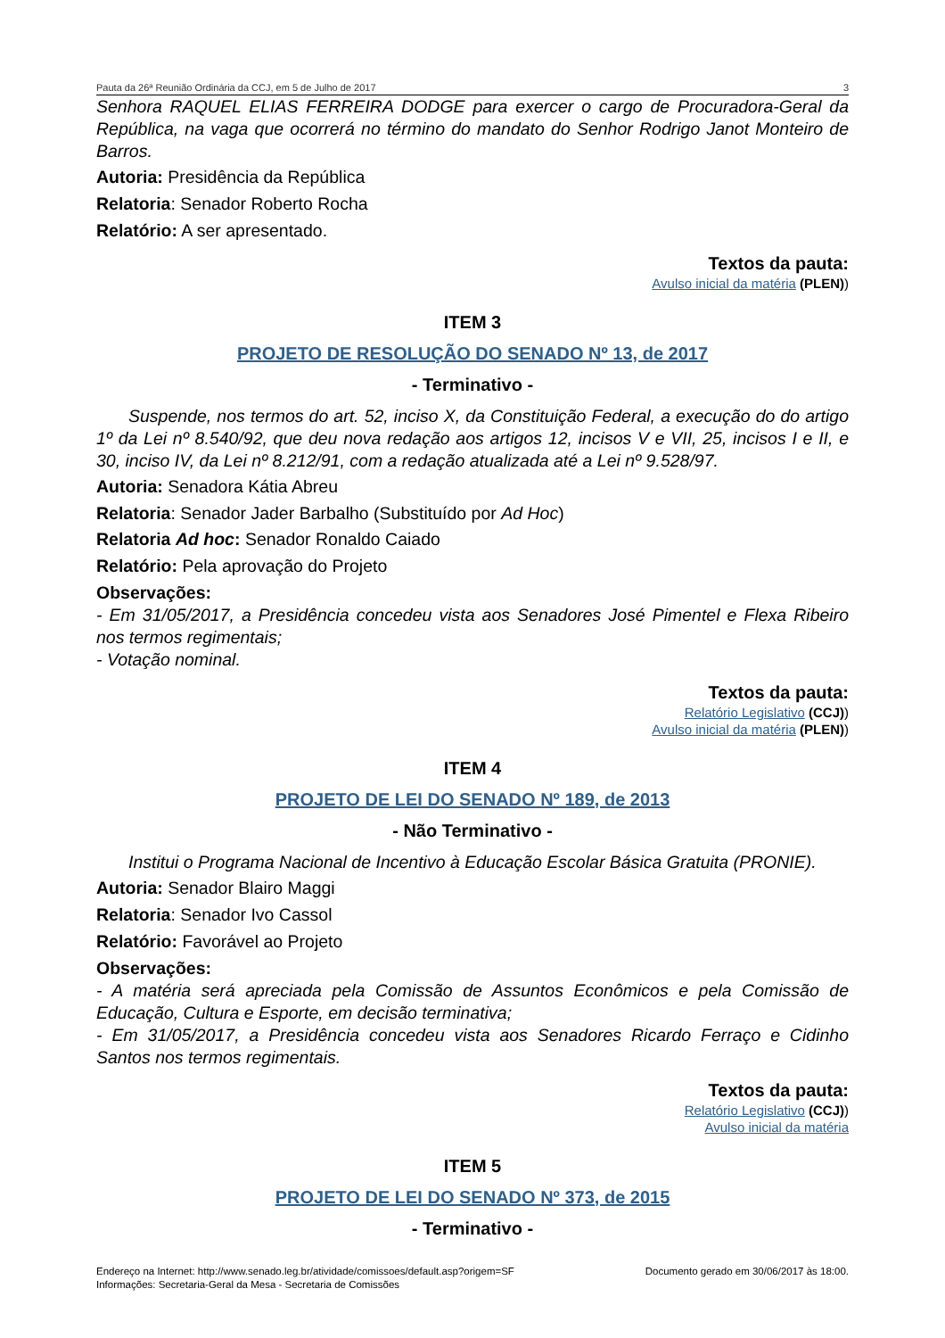Pauta da 26ª Reunião Ordinária da CCJ, em 5 de Julho de 2017 3
Senhora RAQUEL ELIAS FERREIRA DODGE para exercer o cargo de Procuradora-Geral da República, na vaga que ocorrerá no término do mandato do Senhor Rodrigo Janot Monteiro de Barros.
Autoria: Presidência da República
Relatoria: Senador Roberto Rocha
Relatório: A ser apresentado.
Textos da pauta:
Avulso inicial da matéria (PLEN))
ITEM 3
PROJETO DE RESOLUÇÃO DO SENADO Nº 13, de 2017
- Terminativo -
Suspende, nos termos do art. 52, inciso X, da Constituição Federal, a execução do do artigo 1º da Lei nº 8.540/92, que deu nova redação aos artigos 12, incisos V e VII, 25, incisos I e II, e 30, inciso IV, da Lei nº 8.212/91, com a redação atualizada até a Lei nº 9.528/97.
Autoria: Senadora Kátia Abreu
Relatoria: Senador Jader Barbalho (Substituído por Ad Hoc)
Relatoria Ad hoc: Senador Ronaldo Caiado
Relatório: Pela aprovação do Projeto
Observações:
- Em 31/05/2017, a Presidência concedeu vista aos Senadores José Pimentel e Flexa Ribeiro nos termos regimentais;
- Votação nominal.
Textos da pauta:
Relatório Legislativo (CCJ))
Avulso inicial da matéria (PLEN))
ITEM 4
PROJETO DE LEI DO SENADO Nº 189, de 2013
- Não Terminativo -
Institui o Programa Nacional de Incentivo à Educação Escolar Básica Gratuita (PRONIE).
Autoria: Senador Blairo Maggi
Relatoria: Senador Ivo Cassol
Relatório: Favorável ao Projeto
Observações:
- A matéria será apreciada pela Comissão de Assuntos Econômicos e pela Comissão de Educação, Cultura e Esporte, em decisão terminativa;
- Em 31/05/2017, a Presidência concedeu vista aos Senadores Ricardo Ferraço e Cidinho Santos nos termos regimentais.
Textos da pauta:
Relatório Legislativo (CCJ))
Avulso inicial da matéria
ITEM 5
PROJETO DE LEI DO SENADO Nº 373, de 2015
- Terminativo -
Endereço na Internet: http://www.senado.leg.br/atividade/comissoes/default.asp?origem=SF
Informações: Secretaria-Geral da Mesa - Secretaria de Comissões Documento gerado em 30/06/2017 às 18:00.